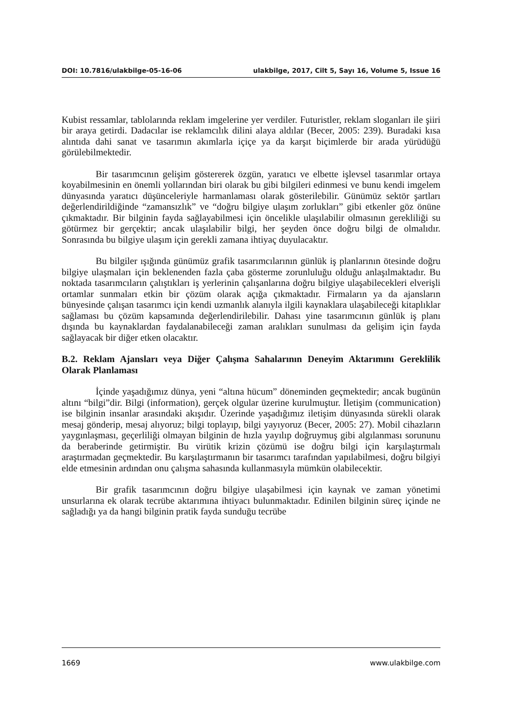DOI: 10.7816/ulakbilge-05-16-06 ulakbilge, 2017, Cilt 5, Sayı 16, Volume 5, Issue 16
Kubist ressamlar, tablolarında reklam imgelerine yer verdiler. Futuristler, reklam sloganları ile şiiri bir araya getirdi. Dadacılar ise reklamcılık dilini alaya aldılar (Becer, 2005: 239). Buradaki kısa alıntıda dahi sanat ve tasarımın akımlarla içiçe ya da karşıt biçimlerde bir arada yürüdüğü görülebilmektedir.
Bir tasarımcının gelişim göstererek özgün, yaratıcı ve elbette işlevsel tasarımlar ortaya koyabilmesinin en önemli yollarından biri olarak bu gibi bilgileri edinmesi ve bunu kendi imgelem dünyasında yaratıcı düşünceleriyle harmanlaması olarak gösterilebilir. Günümüz sektör şartları değerlendirildiğinde “zamansızlık” ve “doğru bilgiye ulaşım zorlukları” gibi etkenler göz önüne çıkmaktadır. Bir bilginin fayda sağlayabilmesi için öncelikle ulaşılabilir olmasının gerekliliği su götürmez bir gerçektir; ancak ulaşılabilir bilgi, her şeyden önce doğru bilgi de olmalıdır. Sonrasında bu bilgiye ulaşım için gerekli zamana ihtiyaç duyulacaktır.
Bu bilgiler ışığında günümüz grafik tasarımcılarının günlük iş planlarının ötesinde doğru bilgiye ulaşmaları için beklenenden fazla çaba gösterme zorunluluğu olduğu anlaşılmaktadır. Bu noktada tasarımcıların çalıştıkları iş yerlerinin çalışanlarına doğru bilgiye ulaşabilecekleri elverişli ortamlar sunmaları etkin bir çözüm olarak açığa çıkmaktadır. Firmaların ya da ajansların bünyesinde çalışan tasarımcı için kendi uzmanlık alanıyla ilgili kaynaklara ulaşabileceği kitaplıklar sağlaması bu çözüm kapsamında değerlendirilebilir. Dahası yine tasarımcının günlük iş planı dışında bu kaynaklardan faydalanabileceği zaman aralıkları sunulması da gelişim için fayda sağlayacak bir diğer etken olacaktır.
B.2. Reklam Ajansları veya Diğer Çalışma Sahalarının Deneyim Aktarımını Gereklilik Olarak Planlaması
İçinde yaşadığımız dünya, yeni “altına hücum” döneminden geçmektedir; ancak bugünün altını “bilgi”dir. Bilgi (information), gerçek olgular üzerine kurulmuştur. İletişim (communication) ise bilginin insanlar arasındaki akışıdır. Üzerinde yaşadığımız iletişim dünyasında sürekli olarak mesaj gönderip, mesaj alıyoruz; bilgi toplayıp, bilgi yayıyoruz (Becer, 2005: 27). Mobil cihazların yaygınlaşması, geçerliliği olmayan bilginin de hızla yayılıp doğruymuş gibi algılanması sorununu da beraberinde getirmiştir. Bu virütik krizin çözümü ise doğru bilgi için karşılaştırmalı araştırmadan geçmektedir. Bu karşılaştırmanın bir tasarımcı tarafından yapılabilmesi, doğru bilgiyi elde etmesinin ardından onu çalışma sahasında kullanmasıyla mümkün olabilecektir.
Bir grafik tasarımcının doğru bilgiye ulaşabilmesi için kaynak ve zaman yönetimi unsurlarına ek olarak tecrübe aktarımına ihtiyacı bulunmaktadır. Edinilen bilginin süreç içinde ne sağladığı ya da hangi bilginin pratik fayda sunduğu tecrübe
1669 www.ulakbilge.com